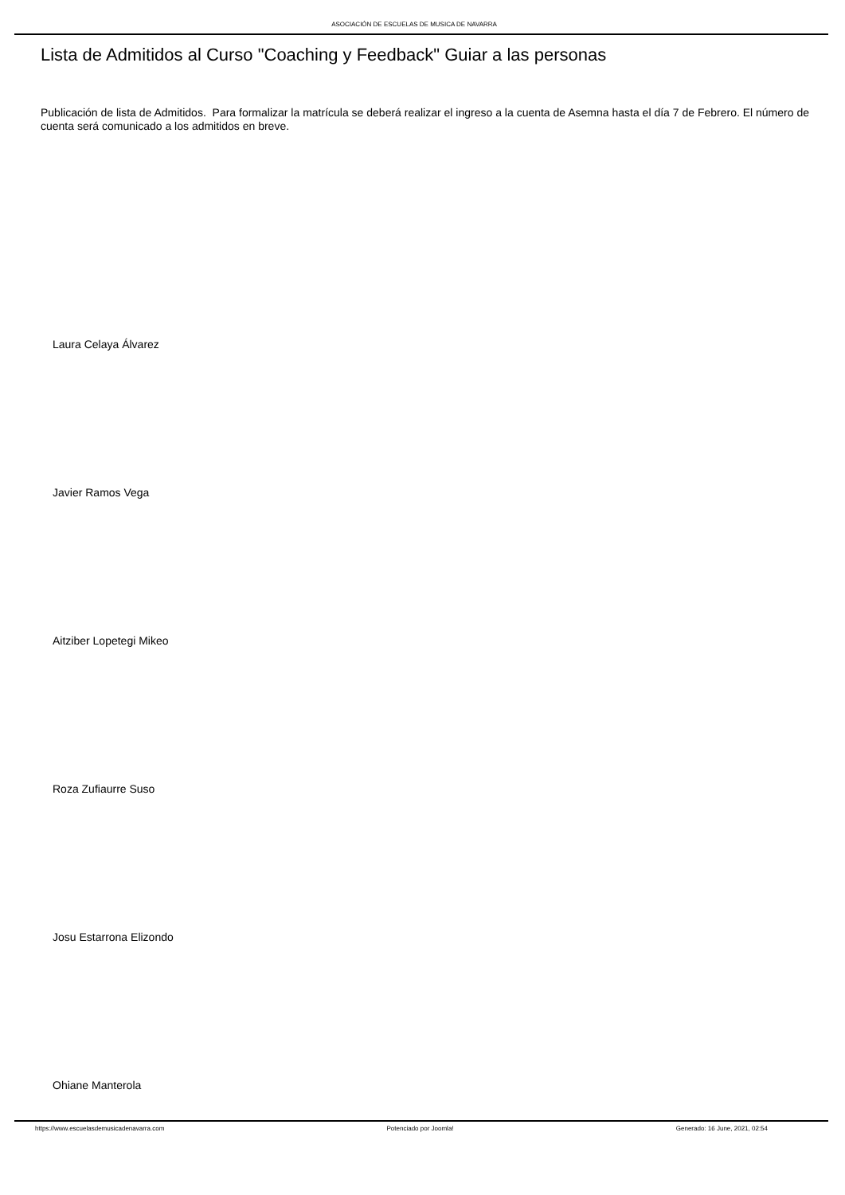ASOCIACIÓN DE ESCUELAS DE MUSICA DE NAVARRA
Lista de Admitidos al Curso "Coaching y Feedback" Guiar a las personas
Publicación de lista de Admitidos. Para formalizar la matrícula se deberá realizar el ingreso a la cuenta de Asemna hasta el día 7 de Febrero. El número de cuenta será comunicado a los admitidos en breve.
Laura Celaya Álvarez
Javier Ramos Vega
Aitziber Lopetegi Mikeo
Roza Zufiaurre Suso
Josu Estarrona Elizondo
Ohiane Manterola
https://www.escuelasdemusicadenavarra.com Potenciado por Joomla! Generado: 16 June, 2021, 02:54